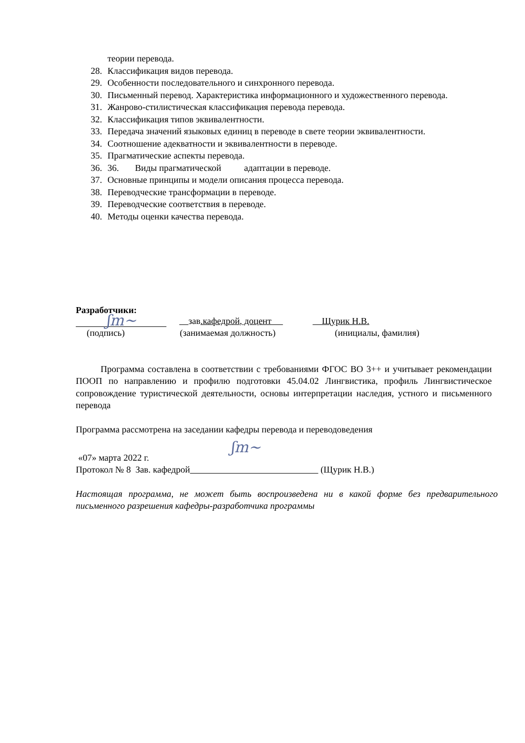теории перевода.
28. Классификация видов перевода.
29. Особенности последовательного и синхронного перевода.
30. Письменный перевод. Характеристика информационного и художественного перевода.
31. Жанрово-стилистическая классификация перевода перевода.
32. Классификация типов эквивалентности.
33. Передача значений языковых единиц в переводе в свете теории эквивалентности.
34. Соотношение адекватности и эквивалентности в переводе.
35. Прагматические аспекты перевода.
36. 36. Виды прагматической адаптации в переводе.
37. Основные принципы и модели описания процесса перевода.
38. Переводческие трансформации в переводе.
39. Переводческие соответствия в переводе.
40. Методы оценки качества перевода.
Разработчики:
ʃm~ зав.кафедрой, доцент Щурик Н.В.
(подпись) (занимаемая должность) (инициалы, фамилия)
Программа составлена в соответствии с требованиями ФГОС ВО 3++ и учитывает рекомендации ПООП по направлению и профилю подготовки 45.04.02 Лингвистика, профиль Лингвистическое сопровождение туристической деятельности, основы интерпретации наследия, устного и письменного перевода
Программа рассмотрена на заседании кафедры перевода и переводоведения
ʃm~
«07» марта 2022 г.
Протокол № 8 Зав. кафедрой (Щурик Н.В.)
Настоящая программа, не может быть воспроизведена ни в какой форме без предварительного письменного разрешения кафедры-разработчика программы